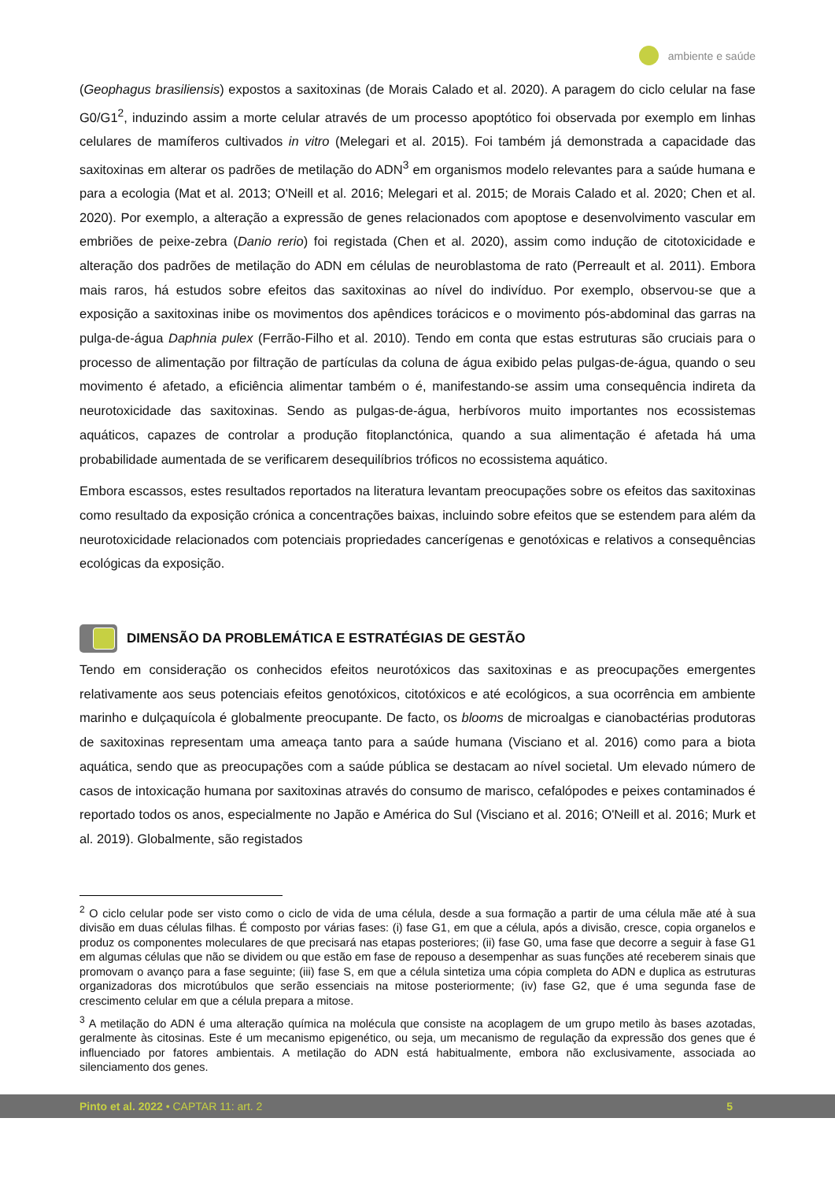ambiente e saúde
(Geophagus brasiliensis) expostos a saxitoxinas (de Morais Calado et al. 2020). A paragem do ciclo celular na fase G0/G1<sup>2</sup>, induzindo assim a morte celular através de um processo apoptótico foi observada por exemplo em linhas celulares de mamíferos cultivados in vitro (Melegari et al. 2015). Foi também já demonstrada a capacidade das saxitoxinas em alterar os padrões de metilação do ADN<sup>3</sup> em organismos modelo relevantes para a saúde humana e para a ecologia (Mat et al. 2013; O'Neill et al. 2016; Melegari et al. 2015; de Morais Calado et al. 2020; Chen et al. 2020). Por exemplo, a alteração a expressão de genes relacionados com apoptose e desenvolvimento vascular em embriões de peixe-zebra (Danio rerio) foi registada (Chen et al. 2020), assim como indução de citotoxicidade e alteração dos padrões de metilação do ADN em células de neuroblastoma de rato (Perreault et al. 2011). Embora mais raros, há estudos sobre efeitos das saxitoxinas ao nível do indivíduo. Por exemplo, observou-se que a exposição a saxitoxinas inibe os movimentos dos apêndices torácicos e o movimento pós-abdominal das garras na pulga-de-água Daphnia pulex (Ferrão-Filho et al. 2010). Tendo em conta que estas estruturas são cruciais para o processo de alimentação por filtração de partículas da coluna de água exibido pelas pulgas-de-água, quando o seu movimento é afetado, a eficiência alimentar também o é, manifestando-se assim uma consequência indireta da neurotoxicidade das saxitoxinas. Sendo as pulgas-de-água, herbívoros muito importantes nos ecossistemas aquáticos, capazes de controlar a produção fitoplanctónica, quando a sua alimentação é afetada há uma probabilidade aumentada de se verificarem desequilíbrios tróficos no ecossistema aquático.
Embora escassos, estes resultados reportados na literatura levantam preocupações sobre os efeitos das saxitoxinas como resultado da exposição crónica a concentrações baixas, incluindo sobre efeitos que se estendem para além da neurotoxicidade relacionados com potenciais propriedades cancerígenas e genotóxicas e relativos a consequências ecológicas da exposição.
DIMENSÃO DA PROBLEMÁTICA E ESTRATÉGIAS DE GESTÃO
Tendo em consideração os conhecidos efeitos neurotóxicos das saxitoxinas e as preocupações emergentes relativamente aos seus potenciais efeitos genotóxicos, citotóxicos e até ecológicos, a sua ocorrência em ambiente marinho e dulçaquícola é globalmente preocupante. De facto, os blooms de microalgas e cianobactérias produtoras de saxitoxinas representam uma ameaça tanto para a saúde humana (Visciano et al. 2016) como para a biota aquática, sendo que as preocupações com a saúde pública se destacam ao nível societal. Um elevado número de casos de intoxicação humana por saxitoxinas através do consumo de marisco, cefalópodes e peixes contaminados é reportado todos os anos, especialmente no Japão e América do Sul (Visciano et al. 2016; O'Neill et al. 2016; Murk et al. 2019). Globalmente, são registados
<sup>2</sup> O ciclo celular pode ser visto como o ciclo de vida de uma célula, desde a sua formação a partir de uma célula mãe até à sua divisão em duas células filhas. É composto por várias fases: (i) fase G1, em que a célula, após a divisão, cresce, copia organelos e produz os componentes moleculares de que precisará nas etapas posteriores; (ii) fase G0, uma fase que decorre a seguir à fase G1 em algumas células que não se dividem ou que estão em fase de repouso a desempenhar as suas funções até receberem sinais que promovam o avanço para a fase seguinte; (iii) fase S, em que a célula sintetiza uma cópia completa do ADN e duplica as estruturas organizadoras dos microtúbulos que serão essenciais na mitose posteriormente; (iv) fase G2, que é uma segunda fase de crescimento celular em que a célula prepara a mitose.
<sup>3</sup> A metilação do ADN é uma alteração química na molécula que consiste na acoplagem de um grupo metilo às bases azotadas, geralmente às citosinas. Este é um mecanismo epigenético, ou seja, um mecanismo de regulação da expressão dos genes que é influenciado por fatores ambientais. A metilação do ADN está habitualmente, embora não exclusivamente, associada ao silenciamento dos genes.
Pinto et al. 2022 • CAPTAR 11: art. 2 5